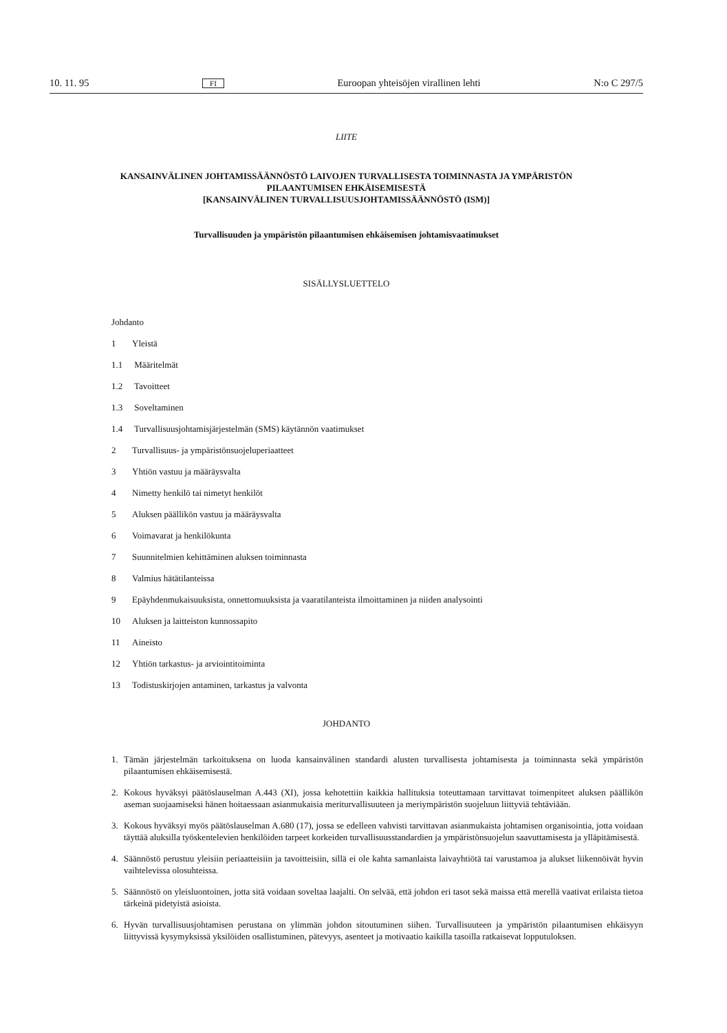10. 11. 95 FI Euroopan yhteisöjen virallinen lehti N:o C 297/5
LIITE
KANSAINVÄLINEN JOHTAMISSÄÄNNÖSTÖ LAIVOJEN TURVALLISESTA TOIMINNASTA JA YMPÄRISTÖN PILAANTUMISEN EHKÄISEMISESTÄ
[KANSAINVÄLINEN TURVALLISUUSJOHTAMISSÄÄNNÖSTÖ (ISM)]
Turvallisuuden ja ympäristön pilaantumisen ehkäisemisen johtamisvaatimukset
SISÄLLYSLUETTELO
Johdanto
1 Yleistä
1.1 Määritelmät
1.2 Tavoitteet
1.3 Soveltaminen
1.4 Turvallisuusjohtamisjärjestelmän (SMS) käytännön vaatimukset
2 Turvallisuus- ja ympäristönsuojeluperiaatteet
3 Yhtiön vastuu ja määräysvalta
4 Nimetty henkilö tai nimetyt henkilöt
5 Aluksen päällikön vastuu ja määräysvalta
6 Voimavarat ja henkilökunta
7 Suunnitelmien kehittäminen aluksen toiminnasta
8 Valmius hätätilanteissa
9 Epäyhdenmukaisuuksista, onnettomuuksista ja vaaratilanteista ilmoittaminen ja niiden analysointi
10 Aluksen ja laitteiston kunnossapito
11 Aineisto
12 Yhtiön tarkastus- ja arviointitoiminta
13 Todistuskirjojen antaminen, tarkastus ja valvonta
JOHDANTO
1. Tämän järjestelmän tarkoituksena on luoda kansainvälinen standardi alusten turvallisesta johtamisesta ja toiminnasta sekä ympäristön pilaantumisen ehkäisemisestä.
2. Kokous hyväksyi päätöslauselman A.443 (XI), jossa kehotettiin kaikkia hallituksia toteuttamaan tarvittavat toimenpiteet aluksen päällikön aseman suojaamiseksi hänen hoitaessaan asianmukaisia meriturvallisuuteen ja meriympäristön suojeluun liittyviä tehtäviään.
3. Kokous hyväksyi myös päätöslauselman A.680 (17), jossa se edelleen vahvisti tarvittavan asianmukaista johtamisen organisointia, jotta voidaan täyttää aluksilla työskentelevien henkilöiden tarpeet korkeiden turvallisuusstandardien ja ympäristönsuojelun saavuttamisesta ja ylläpitämisestä.
4. Säännöstö perustuu yleisiin periaatteisiin ja tavoitteisiin, sillä ei ole kahta samanlaista laivayhtiötä tai varustamoa ja alukset liikennöivät hyvin vaihtelevissa olosuhteissa.
5. Säännöstö on yleisluontoinen, jotta sitä voidaan soveltaa laajalti. On selvää, että johdon eri tasot sekä maissa että merellä vaativat erilaista tietoa tärkeinä pidetyistä asioista.
6. Hyvän turvallisuusjohtamisen perustana on ylimmän johdon sitoutuminen siihen. Turvallisuuteen ja ympäristön pilaantumisen ehkäisyyn liittyvissä kysymyksissä yksilöiden osallistuminen, pätevyys, asenteet ja motivaatio kaikilla tasoilla ratkaisevat lopputuloksen.